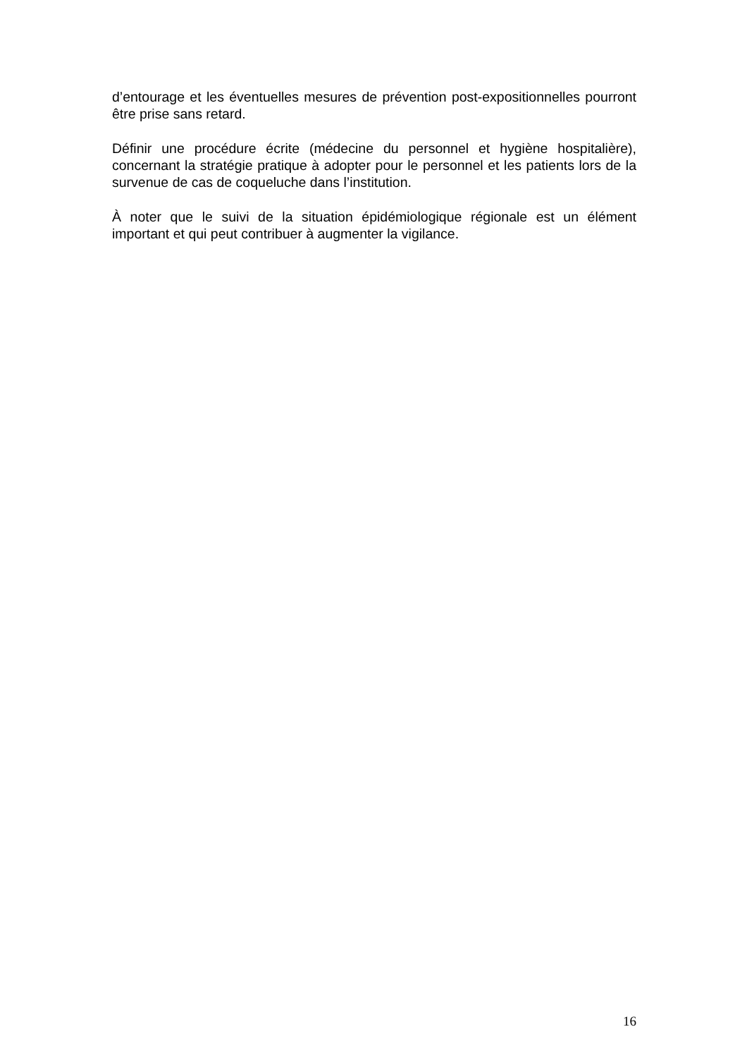d’entourage et les éventuelles mesures de prévention post-expositionnelles pourront être prise sans retard.
Définir une procédure écrite (médecine du personnel et hygiène hospitalière), concernant la stratégie pratique à adopter pour le personnel et les patients lors de la survenue de cas de coqueluche dans l’institution.
À noter que le suivi de la situation épidémiologique régionale est un élément important et qui peut contribuer à augmenter la vigilance.
16